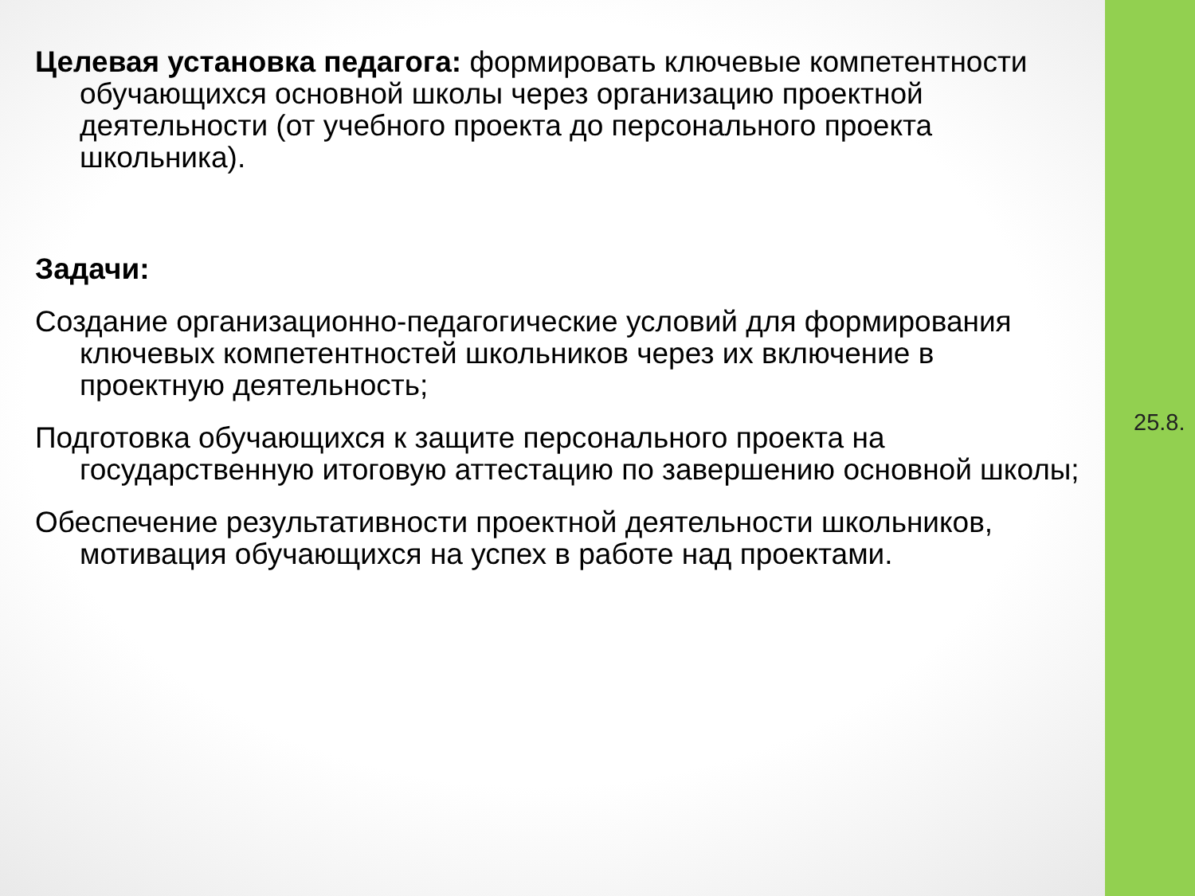Целевая установка педагога: формировать ключевые компетентности обучающихся основной школы через организацию проектной деятельности (от учебного проекта до персонального проекта школьника).
Задачи:
Создание организационно-педагогические условий для формирования ключевых компетентностей школьников через их включение в проектную деятельность;
Подготовка обучающихся к защите персонального проекта на государственную итоговую аттестацию по завершению основной школы;
Обеспечение результативности проектной деятельности школьников, мотивация обучающихся на успех в работе над проектами.
25.8.